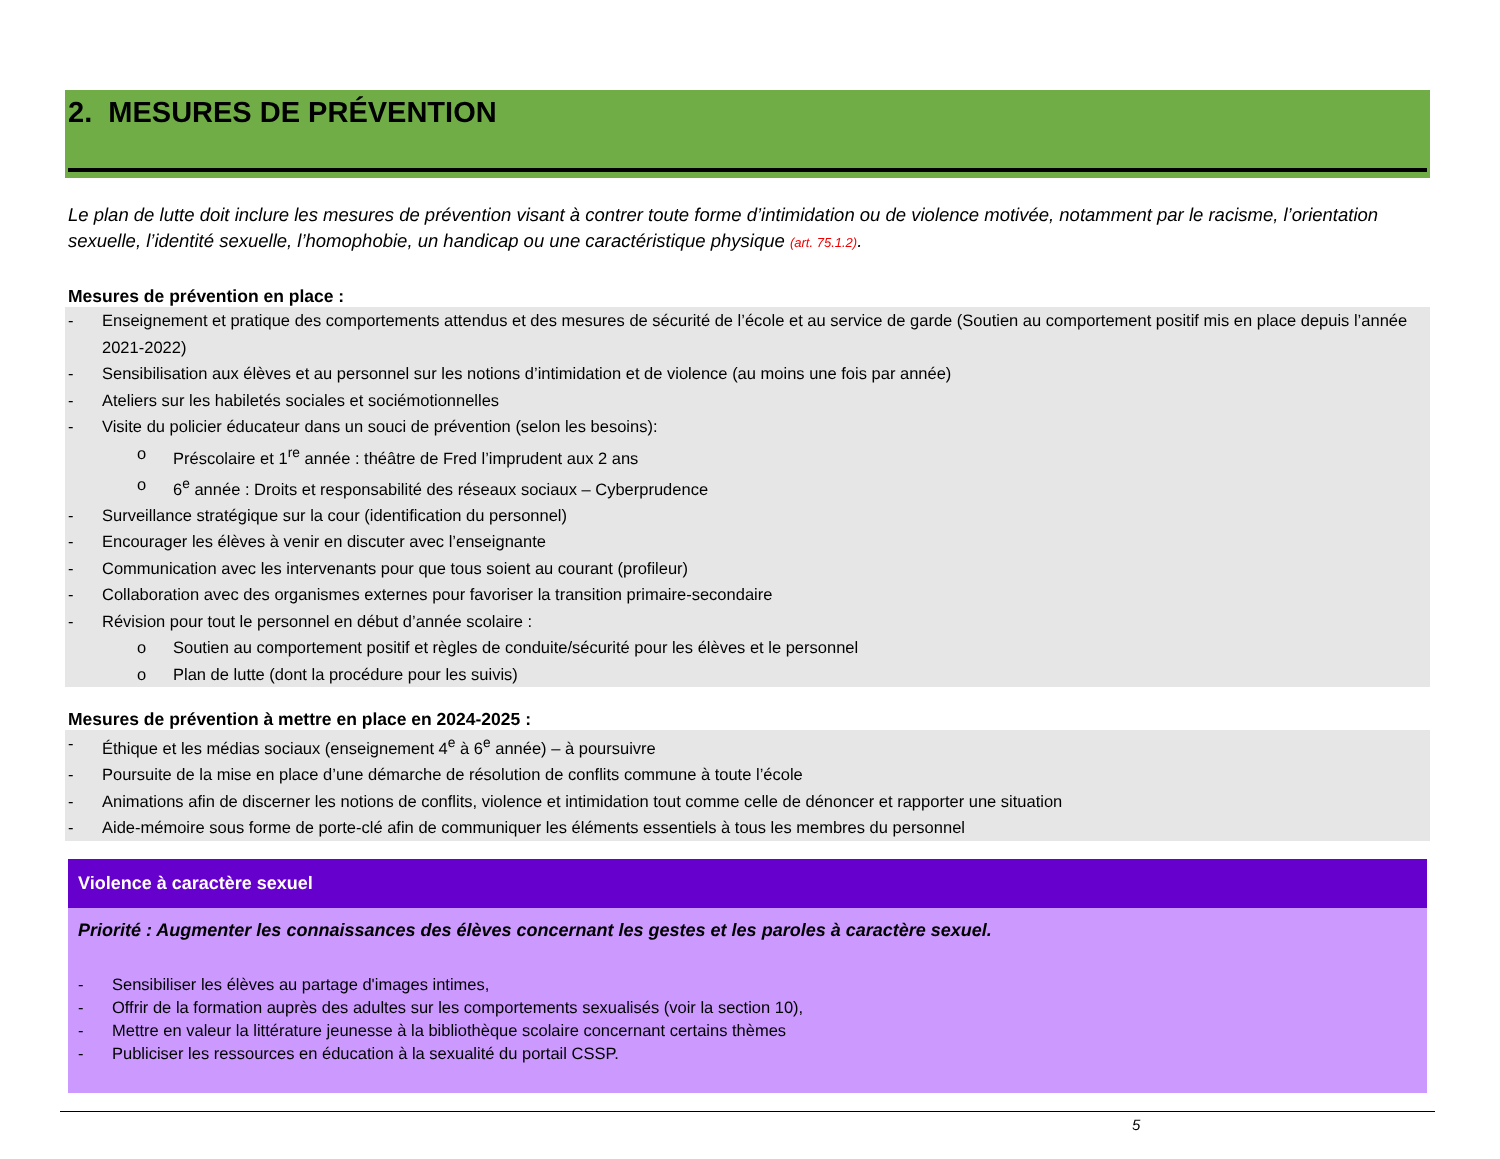2. MESURES DE PRÉVENTION
Le plan de lutte doit inclure les mesures de prévention visant à contrer toute forme d’intimidation ou de violence motivée, notamment par le racisme, l’orientation sexuelle, l’identité sexuelle, l’homophobie, un handicap ou une caractéristique physique (art. 75.1.2).
Mesures de prévention en place :
- Enseignement et pratique des comportements attendus et des mesures de sécurité de l’école et au service de garde (Soutien au comportement positif mis en place depuis l’année 2021-2022)
- Sensibilisation aux élèves et au personnel sur les notions d’intimidation et de violence (au moins une fois par année)
- Ateliers sur les habiletés sociales et sociémotionnelles
- Visite du policier éducateur dans un souci de prévention (selon les besoins):
o Préscolaire et 1<sup>re</sup> année : théâtre de Fred l’imprudent aux 2 ans
o 6<sup>e</sup> année : Droits et responsabilité des réseaux sociaux – Cyberprudence
- Surveillance stratégique sur la cour (identification du personnel)
- Encourager les élèves à venir en discuter avec l’enseignante
- Communication avec les intervenants pour que tous soient au courant (profileur)
- Collaboration avec des organismes externes pour favoriser la transition primaire-secondaire
- Révision pour tout le personnel en début d’année scolaire :
o Soutien au comportement positif et règles de conduite/sécurité pour les élèves et le personnel
o Plan de lutte (dont la procédure pour les suivis)
Mesures de prévention à mettre en place en 2024-2025 :
- Éthique et les médias sociaux (enseignement 4<sup>e</sup> à 6<sup>e</sup> année) – à poursuivre
- Poursuite de la mise en place d’une démarche de résolution de conflits commune à toute l’école
- Animations afin de discerner les notions de conflits, violence et intimidation tout comme celle de dénoncer et rapporter une situation
- Aide-mémoire sous forme de porte-clé afin de communiquer les éléments essentiels à tous les membres du personnel
Violence à caractère sexuel
Priorité : Augmenter les connaissances des élèves concernant les gestes et les paroles à caractère sexuel.
- Sensibiliser les élèves au partage d'images intimes,
- Offrir de la formation auprès des adultes sur les comportements sexualisés (voir la section 10),
- Mettre en valeur la littérature jeunesse à la bibliothèque scolaire concernant certains thèmes
- Publiciser les ressources en éducation à la sexualité du portail CSSP.
5